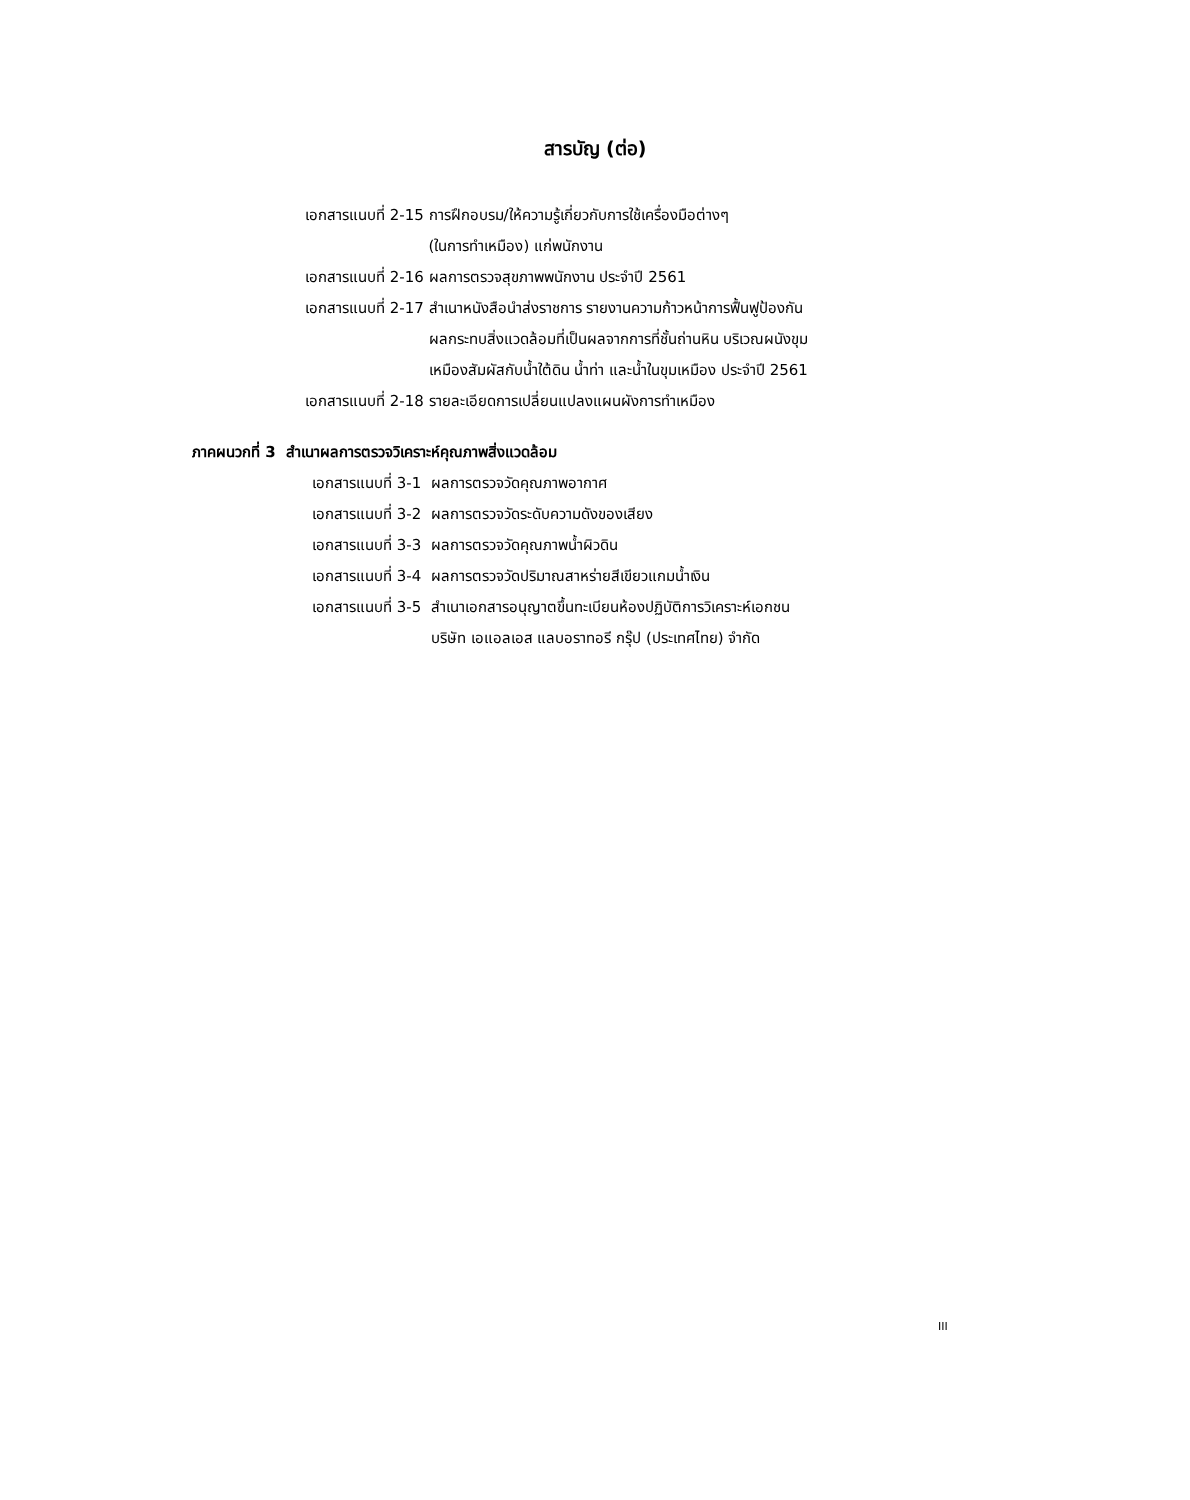สารบัญ (ต่อ)
| เอกสารแนบที่ 2-15 | การฝึกอบรม/ให้ความรู้เกี่ยวกับการใช้เครื่องมือต่างๆ (ในการทำเหมือง) แก่พนักงาน |
| เอกสารแนบที่ 2-16 | ผลการตรวจสุขภาพพนักงาน ประจำปี 2561 |
| เอกสารแนบที่ 2-17 | สำเนาหนังสือนำส่งราชการ รายงานความก้าวหน้าการฟื้นฟูป้องกัน ผลกระทบสิ่งแวดล้อมที่เป็นผลจากการที่ชั้นถ่านหิน บริเวณผนังขุม เหมืองสัมผัสกับน้ำใต้ดิน น้ำท่า และน้ำในขุมเหมือง ประจำปี 2561 |
| เอกสารแนบที่ 2-18 | รายละเอียดการเปลี่ยนแปลงแผนผังการทำเหมือง |
ภาคผนวกที่ 3 สำเนาผลการตรวจวิเคราะห์คุณภาพสิ่งแวดล้อม
| เอกสารแนบที่ 3-1 | ผลการตรวจวัดคุณภาพอากาศ |
| เอกสารแนบที่ 3-2 | ผลการตรวจวัดระดับความดังของเสียง |
| เอกสารแนบที่ 3-3 | ผลการตรวจวัดคุณภาพน้ำผิวดิน |
| เอกสารแนบที่ 3-4 | ผลการตรวจวัดปริมาณสาหร่ายสีเขียวแกมน้ำเงิน |
| เอกสารแนบที่ 3-5 | สำเนาเอกสารอนุญาตขึ้นทะเบียนห้องปฏิบัติการวิเคราะห์เอกชน บริษัท เอแอลเอส แลบอราทอรี กรุ๊ป (ประเทศไทย) จำกัด |
III